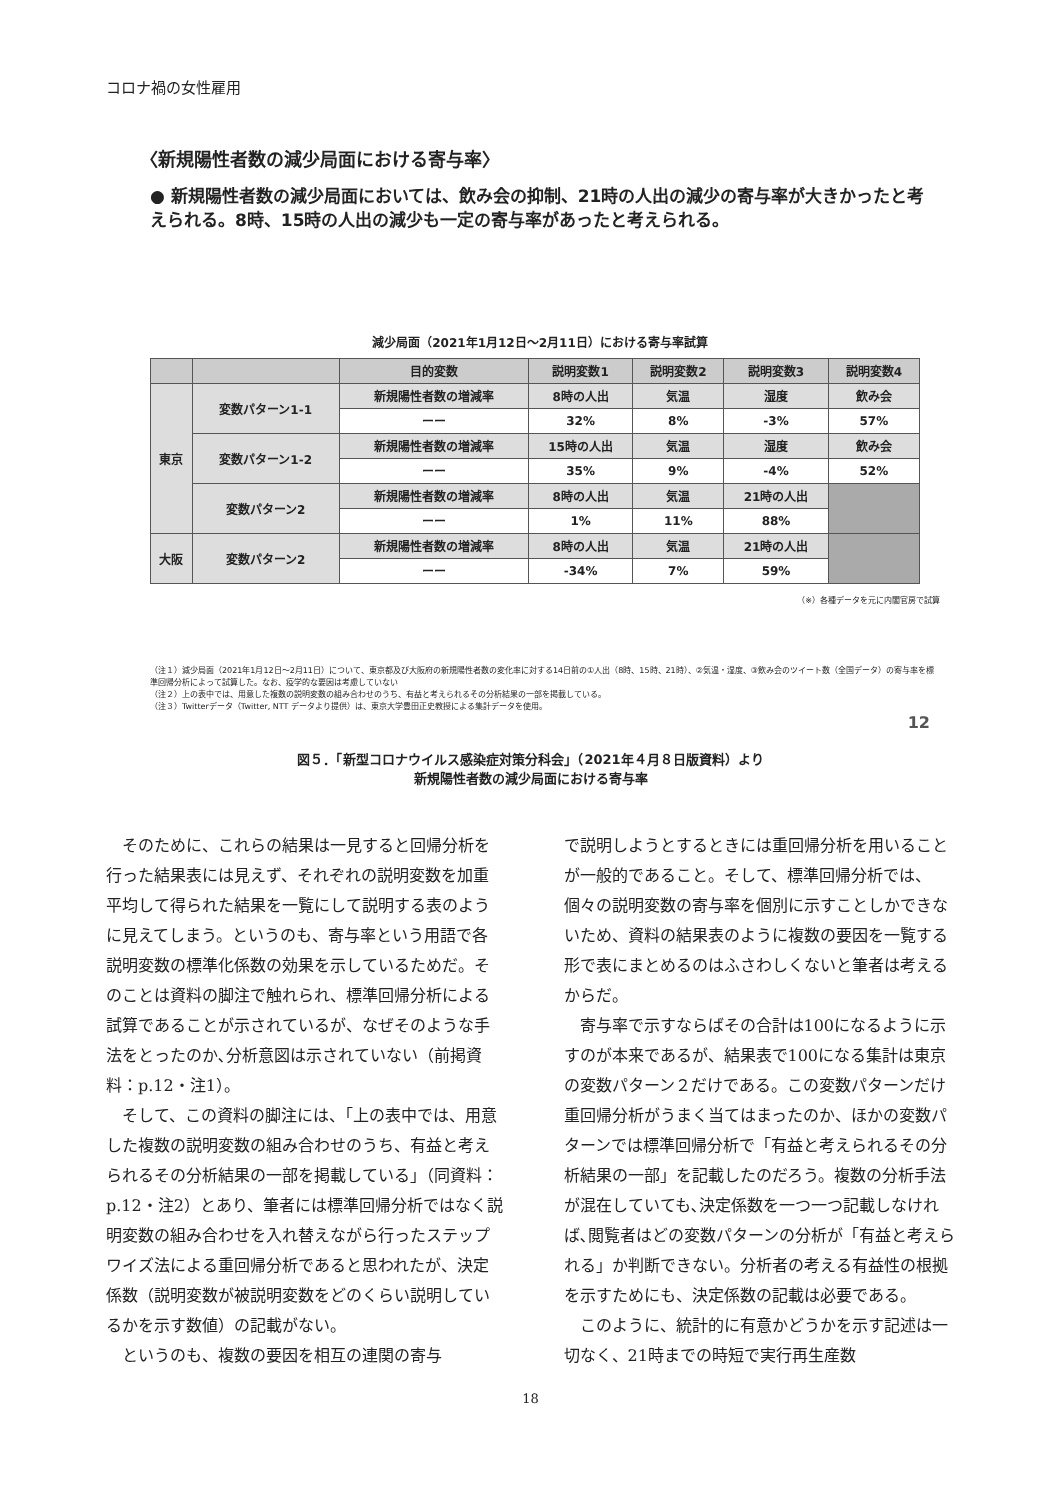コロナ禍の女性雇用
〈新規陽性者数の減少局面における寄与率〉
● 新規陽性者数の減少局面においては、飲み会の抑制、21時の人出の減少の寄与率が大きかったと考えられる。8時、15時の人出の減少も一定の寄与率があったと考えられる。
減少局面（2021年1月12日～2月11日）における寄与率試算
| | | 目的変数 | 説明変数1 | 説明変数2 | 説明変数3 | 説明変数4 |
| --- | --- | --- | --- | --- | --- | --- |
| 東京 | 変数パターン1-1 | 新規陽性者数の増減率 | 8時の人出 | 気温 | 湿度 | 飲み会 |
| | | ーー | 32% | 8% | -3% | 57% |
| | 変数パターン1-2 | 新規陽性者数の増減率 | 15時の人出 | 気温 | 湿度 | 飲み会 |
| | | ーー | 35% | 9% | -4% | 52% |
| | 変数パターン2 | 新規陽性者数の増減率 | 8時の人出 | 気温 | 21時の人出 | |
| | | ーー | 1% | 11% | 88% | |
| 大阪 | 変数パターン2 | 新規陽性者数の増減率 | 8時の人出 | 気温 | 21時の人出 | |
| | | ーー | -34% | 7% | 59% | |
（※）各種データを元に内閣官房で試算
（注１）減少局面（2021年1月12日～2月11日）について、東京都及び大阪府の新規陽性者数の変化率に対する14日前の①人出（8時、15時、21時）、②気温・湿度、③飲み会のツイート数（全国データ）の寄与率を標準回帰分析によって試算した。なお、疫学的な要因は考慮していない
（注２）上の表中では、用意した複数の説明変数の組み合わせのうち、有益と考えられるその分析結果の一部を掲載している。
（注３）Twitterデータ（Twitter, NTT データより提供）は、東京大学豊田正史教授による集計データを使用。
12
図５．「新型コロナウイルス感染症対策分科会」（2021年４月８日版資料）より
新規陽性者数の減少局面における寄与率
そのために、これらの結果は一見すると回帰分析を行った結果表には見えず、それぞれの説明変数を加重平均して得られた結果を一覧にして説明する表のように見えてしまう。というのも、寄与率という用語で各説明変数の標準化係数の効果を示しているためだ。そのことは資料の脚注で触れられ、標準回帰分析による試算であることが示されているが、なぜそのような手法をとったのか､分析意図は示されていない（前掲資料：p.12・注1）。
そして、この資料の脚注には、「上の表中では、用意した複数の説明変数の組み合わせのうち、有益と考えられるその分析結果の一部を掲載している」（同資料：p.12・注2）とあり、筆者には標準回帰分析ではなく説明変数の組み合わせを入れ替えながら行ったステップワイズ法による重回帰分析であると思われたが、決定係数（説明変数が被説明変数をどのくらい説明しているかを示す数値）の記載がない。
というのも、複数の要因を相互の連関の寄与
で説明しようとするときには重回帰分析を用いることが一般的であること。そして、標準回帰分析では、個々の説明変数の寄与率を個別に示すことしかできないため、資料の結果表のように複数の要因を一覧する形で表にまとめるのはふさわしくないと筆者は考えるからだ。
寄与率で示すならばその合計は100になるように示すのが本来であるが、結果表で100になる集計は東京の変数パターン２だけである。この変数パターンだけ重回帰分析がうまく当てはまったのか、ほかの変数パターンでは標準回帰分析で「有益と考えられるその分析結果の一部」を記載したのだろう。複数の分析手法が混在していても､決定係数を一つ一つ記載しなければ､閲覧者はどの変数パターンの分析が「有益と考えられる」か判断できない。分析者の考える有益性の根拠を示すためにも、決定係数の記載は必要である。
このように、統計的に有意かどうかを示す記述は一切なく、21時までの時短で実行再生産数
18